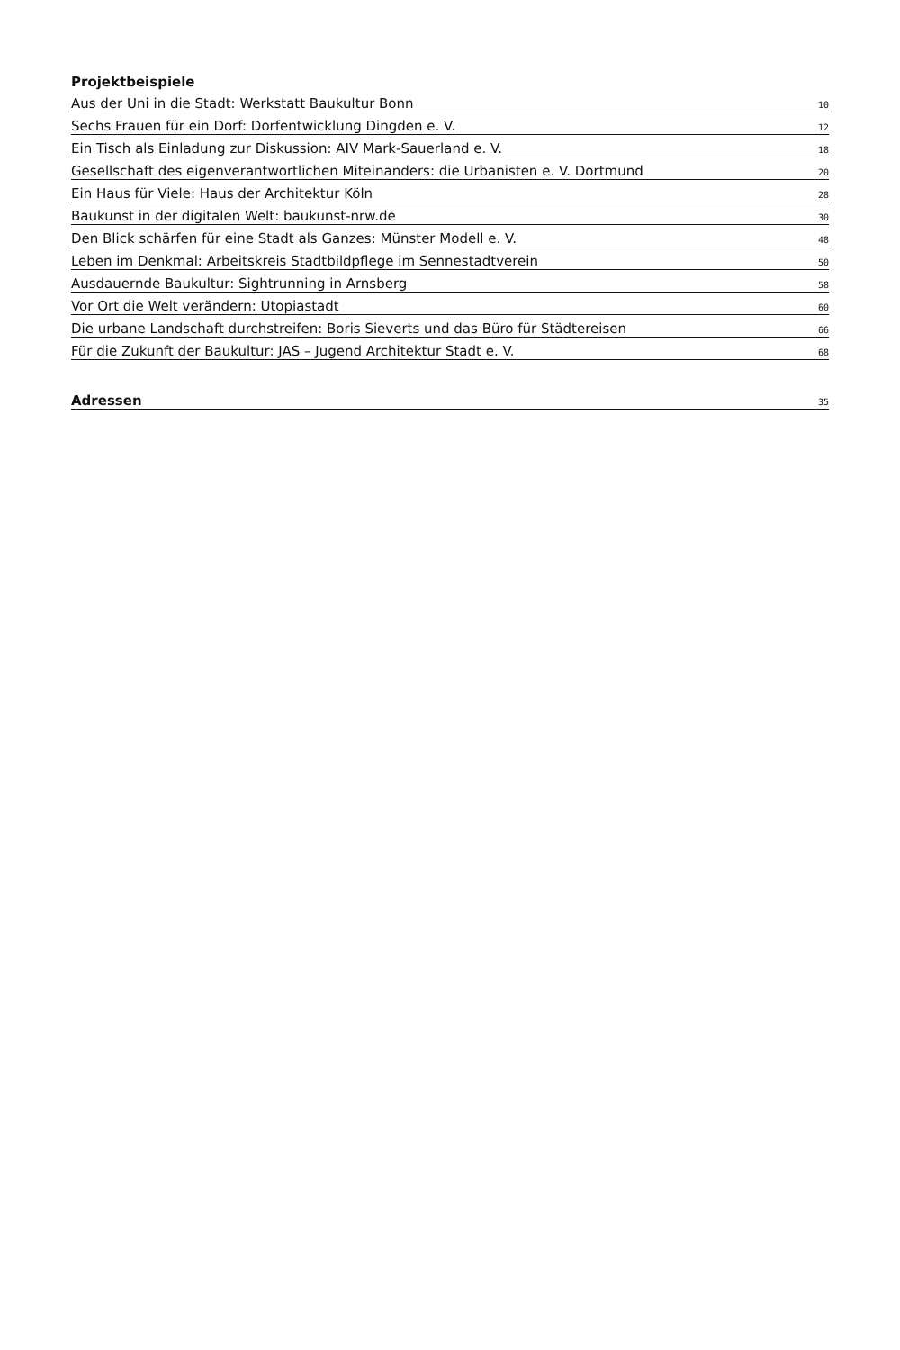Projektbeispiele
Aus der Uni in die Stadt: Werkstatt Baukultur Bonn 10
Sechs Frauen für ein Dorf: Dorfentwicklung Dingden e. V. 12
Ein Tisch als Einladung zur Diskussion: AIV Mark-Sauerland e. V. 18
Gesellschaft des eigenverantwortlichen Miteinanders: die Urbanisten e. V. Dortmund 20
Ein Haus für Viele: Haus der Architektur Köln 28
Baukunst in der digitalen Welt: baukunst-nrw.de 30
Den Blick schärfen für eine Stadt als Ganzes: Münster Modell e. V. 48
Leben im Denkmal: Arbeitskreis Stadtbildpflege im Sennestadtverein 50
Ausdauernde Baukultur: Sightrunning in Arnsberg 58
Vor Ort die Welt verändern: Utopiastadt 60
Die urbane Landschaft durchstreifen: Boris Sieverts und das Büro für Städtereisen 66
Für die Zukunft der Baukultur: JAS – Jugend Architektur Stadt e. V. 68
Adressen 35